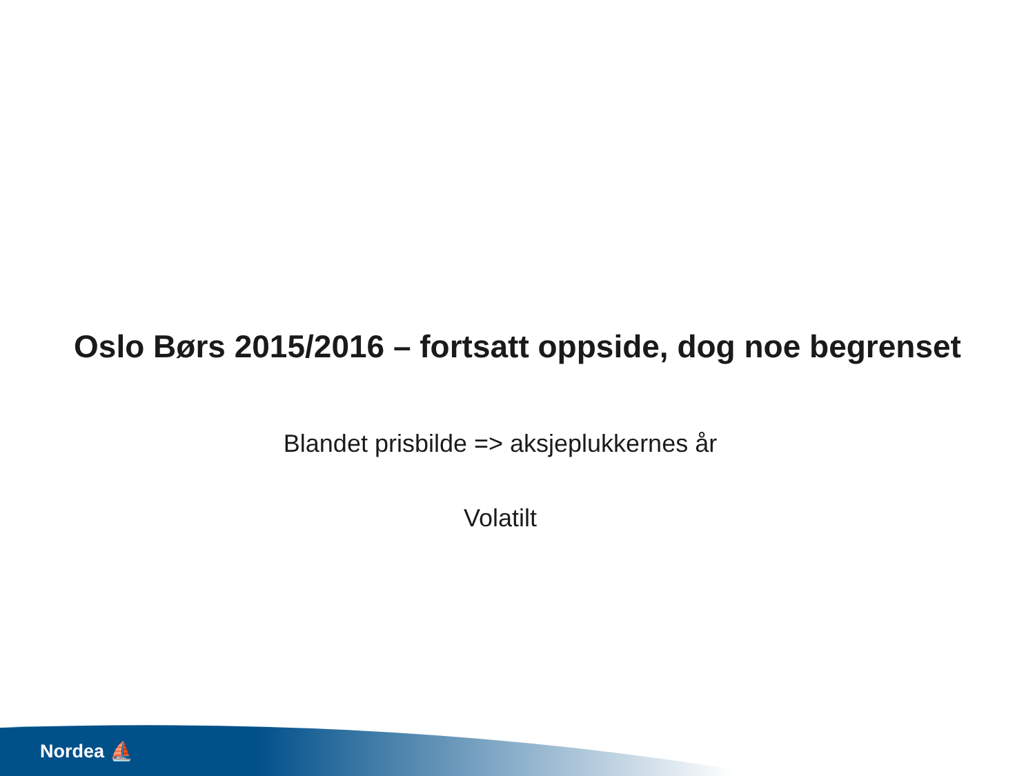Oslo Børs 2015/2016 – fortsatt oppside, dog noe begrenset
Blandet prisbilde => aksjeplukkernes år
Volatilt
Nordea ⛵